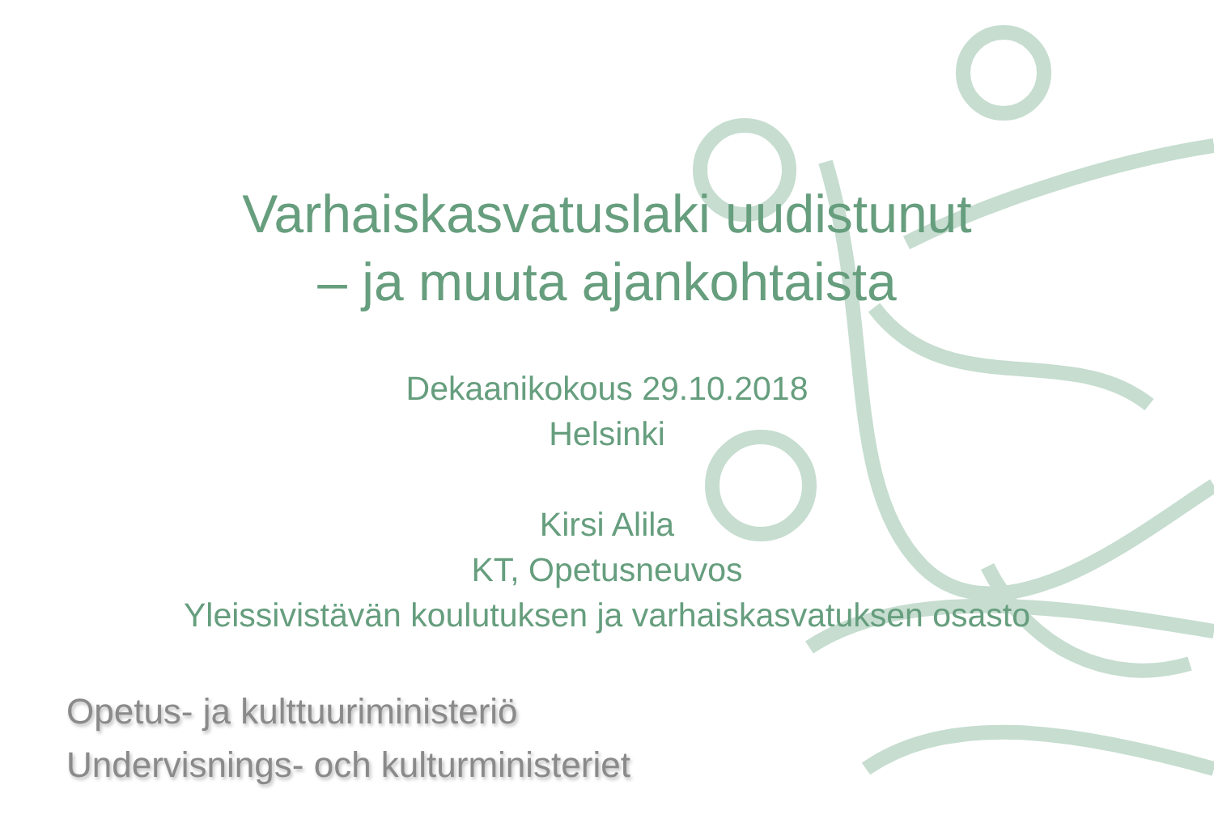Varhaiskasvatuslaki uudistunut
– ja muuta ajankohtaista
Dekaanikokous 29.10.2018
Helsinki
Kirsi Alila
KT, Opetusneuvos
Yleissivistävän koulutuksen ja varhaiskasvatuksen osasto
Opetus- ja kulttuuriministeriö
Undervisnings- och kulturministeriet